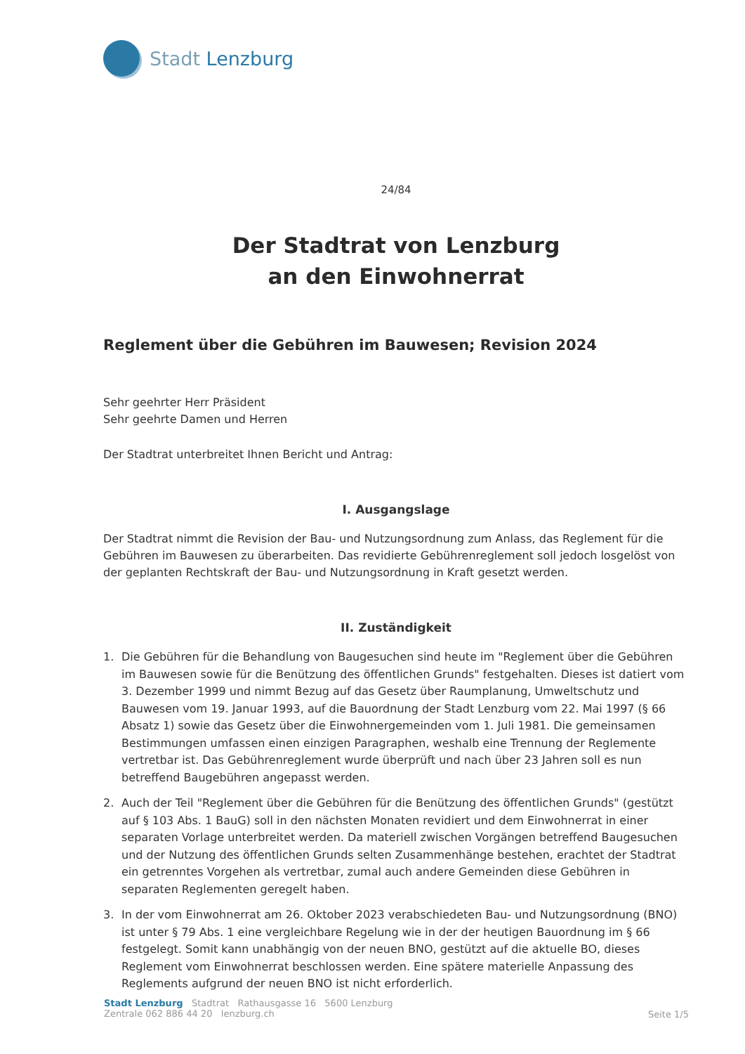Stadt Lenzburg
24/84
Der Stadtrat von Lenzburg
an den Einwohnerrat
Reglement über die Gebühren im Bauwesen; Revision 2024
Sehr geehrter Herr Präsident
Sehr geehrte Damen und Herren
Der Stadtrat unterbreitet Ihnen Bericht und Antrag:
I. Ausgangslage
Der Stadtrat nimmt die Revision der Bau- und Nutzungsordnung zum Anlass, das Reglement für die Gebühren im Bauwesen zu überarbeiten. Das revidierte Gebührenreglement soll jedoch losgelöst von der geplanten Rechtskraft der Bau- und Nutzungsordnung in Kraft gesetzt werden.
II. Zuständigkeit
1. Die Gebühren für die Behandlung von Baugesuchen sind heute im "Reglement über die Gebühren im Bauwesen sowie für die Benützung des öffentlichen Grunds" festgehalten. Dieses ist datiert vom 3. Dezember 1999 und nimmt Bezug auf das Gesetz über Raumplanung, Umweltschutz und Bauwesen vom 19. Januar 1993, auf die Bauordnung der Stadt Lenzburg vom 22. Mai 1997 (§ 66 Absatz 1) sowie das Gesetz über die Einwohnergemeinden vom 1. Juli 1981. Die gemeinsamen Bestimmungen umfassen einen einzigen Paragraphen, weshalb eine Trennung der Reglemente vertretbar ist. Das Gebührenreglement wurde überprüft und nach über 23 Jahren soll es nun betreffend Baugebühren angepasst werden.
2. Auch der Teil "Reglement über die Gebühren für die Benützung des öffentlichen Grunds" (gestützt auf § 103 Abs. 1 BauG) soll in den nächsten Monaten revidiert und dem Einwohnerrat in einer separaten Vorlage unterbreitet werden. Da materiell zwischen Vorgängen betreffend Baugesuchen und der Nutzung des öffentlichen Grunds selten Zusammenhänge bestehen, erachtet der Stadtrat ein getrenntes Vorgehen als vertretbar, zumal auch andere Gemeinden diese Gebühren in separaten Reglementen geregelt haben.
3. In der vom Einwohnerrat am 26. Oktober 2023 verabschiedeten Bau- und Nutzungsordnung (BNO) ist unter § 79 Abs. 1 eine vergleichbare Regelung wie in der der heutigen Bauordnung im § 66 festgelegt. Somit kann unabhängig von der neuen BNO, gestützt auf die aktuelle BO, dieses Reglement vom Einwohnerrat beschlossen werden. Eine spätere materielle Anpassung des Reglements aufgrund der neuen BNO ist nicht erforderlich.
Stadt Lenzburg Stadtrat Rathausgasse 16 5600 Lenzburg
Zentrale 062 886 44 20 lenzburg.ch
Seite 1/5